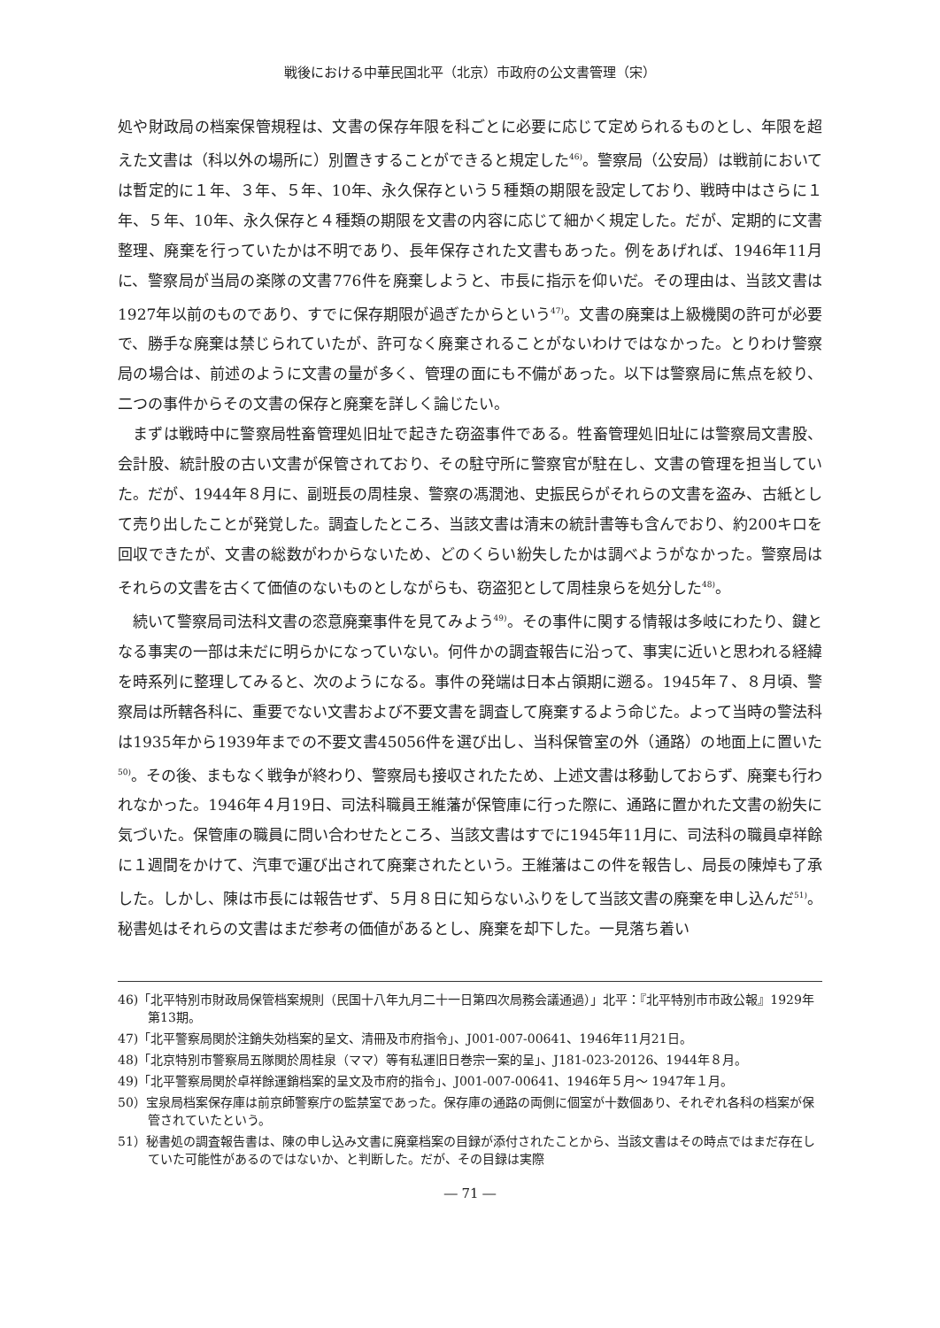戦後における中華民国北平（北京）市政府の公文書管理（宋）
処や財政局の档案保管規程は、文書の保存年限を科ごとに必要に応じて定められるものとし、年限を超えた文書は（科以外の場所に）別置きすることができると規定した<sup>46)</sup>。警察局（公安局）は戦前においては暫定的に１年、３年、５年、10年、永久保存という５種類の期限を設定しており、戦時中はさらに１年、５年、10年、永久保存と４種類の期限を文書の内容に応じて細かく規定した。だが、定期的に文書整理、廃棄を行っていたかは不明であり、長年保存された文書もあった。例をあげれば、1946年11月に、警察局が当局の楽隊の文書776件を廃棄しようと、市長に指示を仰いだ。その理由は、当該文書は1927年以前のものであり、すでに保存期限が過ぎたからという<sup>47)</sup>。文書の廃棄は上級機関の許可が必要で、勝手な廃棄は禁じられていたが、許可なく廃棄されることがないわけではなかった。とりわけ警察局の場合は、前述のように文書の量が多く、管理の面にも不備があった。以下は警察局に焦点を絞り、二つの事件からその文書の保存と廃棄を詳しく論じたい。
まずは戦時中に警察局牲畜管理処旧址で起きた窃盗事件である。牲畜管理処旧址には警察局文書股、会計股、統計股の古い文書が保管されており、その駐守所に警察官が駐在し、文書の管理を担当していた。だが、1944年８月に、副班長の周桂泉、警察の馮潤池、史振民らがそれらの文書を盗み、古紙として売り出したことが発覚した。調査したところ、当該文書は清末の統計書等も含んでおり、約200キロを回収できたが、文書の総数がわからないため、どのくらい紛失したかは調べようがなかった。警察局はそれらの文書を古くて価値のないものとしながらも、窃盗犯として周桂泉らを処分した<sup>48)</sup>。
続いて警察局司法科文書の恣意廃棄事件を見てみよう<sup>49)</sup>。その事件に関する情報は多岐にわたり、鍵となる事実の一部は未だに明らかになっていない。何件かの調査報告に沿って、事実に近いと思われる経緯を時系列に整理してみると、次のようになる。事件の発端は日本占領期に遡る。1945年７、８月頃、警察局は所轄各科に、重要でない文書および不要文書を調査して廃棄するよう命じた。よって当時の警法科は1935年から1939年までの不要文書45056件を選び出し、当科保管室の外（通路）の地面上に置いた<sup>50)</sup>。その後、まもなく戦争が終わり、警察局も接収されたため、上述文書は移動しておらず、廃棄も行われなかった。1946年４月19日、司法科職員王維藩が保管庫に行った際に、通路に置かれた文書の紛失に気づいた。保管庫の職員に問い合わせたところ、当該文書はすでに1945年11月に、司法科の職員卓祥餘に１週間をかけて、汽車で運び出されて廃棄されたという。王維藩はこの件を報告し、局長の陳焯も了承した。しかし、陳は市長には報告せず、５月８日に知らないふりをして当該文書の廃棄を申し込んだ<sup>51)</sup>。秘書処はそれらの文書はまだ参考の価値があるとし、廃棄を却下した。一見落ち着い
46)「北平特別市財政局保管档案規則（民国十八年九月二十一日第四次局務会議通過）」北平：『北平特別市市政公報』1929年第13期。
47)「北平警察局関於注銷失効档案的呈文、清冊及市府指令」、J001-007-00641、1946年11月21日。
48)「北京特別市警察局五隊関於周桂泉（ママ）等有私運旧日巻宗一案的呈」、J181-023-20126、1944年８月。
49)「北平警察局関於卓祥餘運銷档案的呈文及市府的指令」、J001-007-00641、1946年５月～ 1947年１月。
50）宝泉局档案保存庫は前京師警察庁の監禁室であった。保存庫の通路の両側に個室が十数個あり、それぞれ各科の档案が保管されていたという。
51）秘書処の調査報告書は、陳の申し込み文書に廃棄档案の目録が添付されたことから、当該文書はその時点ではまだ存在していた可能性があるのではないか、と判断した。だが、その目録は実際
― 71 ―